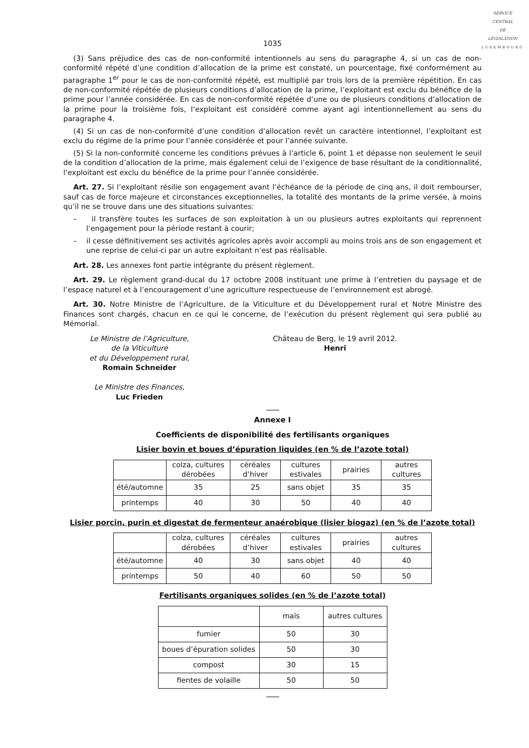SERVICE
CENTRAL
DE
LÉGISLATION
LUXEMBOURG
1035
(3) Sans préjudice des cas de non-conformité intentionnels au sens du paragraphe 4, si un cas de non-conformité répété d’une condition d’allocation de la prime est constaté, un pourcentage, fixé conformément au paragraphe 1<sup>er</sup> pour le cas de non-conformité répété, est multiplié par trois lors de la première répétition. En cas de non-conformité répétée de plusieurs conditions d’allocation de la prime, l’exploitant est exclu du bénéfice de la prime pour l’année considérée. En cas de non-conformité répétée d’une ou de plusieurs conditions d’allocation de la prime pour la troisième fois, l’exploitant est considéré comme ayant agi intentionnellement au sens du paragraphe 4.
(4) Si un cas de non-conformité d’une condition d’allocation revêt un caractère intentionnel, l’exploitant est exclu du régime de la prime pour l’année considérée et pour l’année suivante.
(5) Si la non-conformité concerne les conditions prévues à l’article 6, point 1 et dépasse non seulement le seuil de la condition d’allocation de la prime, mais également celui de l’exigence de base résultant de la conditionnalité, l’exploitant est exclu du bénéfice de la prime pour l’année considérée.
Art. 27. Si l’exploitant résilie son engagement avant l’échéance de la période de cinq ans, il doit rembourser, sauf cas de force majeure et circonstances exceptionnelles, la totalité des montants de la prime versée, à moins qu’il ne se trouve dans une des situations suivantes:
– il transfère toutes les surfaces de son exploitation à un ou plusieurs autres exploitants qui reprennent l’engagement pour la période restant à courir;
– il cesse définitivement ses activités agricoles après avoir accompli au moins trois ans de son engagement et une reprise de celui-ci par un autre exploitant n’est pas réalisable.
Art. 28. Les annexes font partie intégrante du présent règlement.
Art. 29. Le règlement grand-ducal du 17 octobre 2008 instituant une prime à l’entretien du paysage et de l’espace naturel et à l’encouragement d’une agriculture respectueuse de l’environnement est abrogé.
Art. 30. Notre Ministre de l’Agriculture, de la Viticulture et du Développement rural et Notre Ministre des Finances sont chargés, chacun en ce qui le concerne, de l’exécution du présent règlement qui sera publié au Mémorial.
Le Ministre de l’Agriculture,
de la Viticulture
et du Développement rural,
Romain Schneider
Le Ministre des Finances,
Luc Frieden
Château de Berg, le 19 avril 2012.
Henri
Annexe I
Coefficients de disponibilité des fertilisants organiques
Lisier bovin et boues d’épuration liquides (en % de l’azote total)
| | colza, cultures dérobées | céréales d’hiver | cultures estivales | prairies | autres cultures |
| été/automne | 35 | 25 | sans objet | 35 | 35 |
| printemps | 40 | 30 | 50 | 40 | 40 |
Lisier porcin, purin et digestat de fermenteur anaérobique (lisier biogaz) (en % de l’azote total)
| | colza, cultures dérobées | céréales d’hiver | cultures estivales | prairies | autres cultures |
| été/automne | 40 | 30 | sans objet | 40 | 40 |
| printemps | 50 | 40 | 60 | 50 | 50 |
Fertilisants organiques solides (en % de l’azote total)
| | maïs | autres cultures |
| fumier | 50 | 30 |
| boues d’épuration solides | 50 | 30 |
| compost | 30 | 15 |
| fientes de volaille | 50 | 50 |